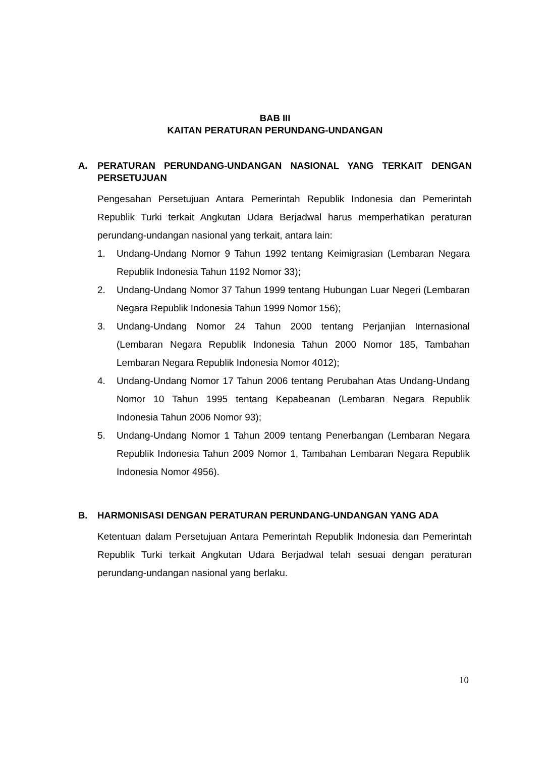BAB III
KAITAN PERATURAN PERUNDANG-UNDANGAN
A. PERATURAN PERUNDANG-UNDANGAN NASIONAL YANG TERKAIT DENGAN PERSETUJUAN
Pengesahan Persetujuan Antara Pemerintah Republik Indonesia dan Pemerintah Republik Turki terkait Angkutan Udara Berjadwal harus memperhatikan peraturan perundang-undangan nasional yang terkait, antara lain:
1. Undang-Undang Nomor 9 Tahun 1992 tentang Keimigrasian (Lembaran Negara Republik Indonesia Tahun 1192 Nomor 33);
2. Undang-Undang Nomor 37 Tahun 1999 tentang Hubungan Luar Negeri (Lembaran Negara Republik Indonesia Tahun 1999 Nomor 156);
3. Undang-Undang Nomor 24 Tahun 2000 tentang Perjanjian Internasional (Lembaran Negara Republik Indonesia Tahun 2000 Nomor 185, Tambahan Lembaran Negara Republik Indonesia Nomor 4012);
4. Undang-Undang Nomor 17 Tahun 2006 tentang Perubahan Atas Undang-Undang Nomor 10 Tahun 1995 tentang Kepabeanan (Lembaran Negara Republik Indonesia Tahun 2006 Nomor 93);
5. Undang-Undang Nomor 1 Tahun 2009 tentang Penerbangan (Lembaran Negara Republik Indonesia Tahun 2009 Nomor 1, Tambahan Lembaran Negara Republik Indonesia Nomor 4956).
B. HARMONISASI DENGAN PERATURAN PERUNDANG-UNDANGAN YANG ADA
Ketentuan dalam Persetujuan Antara Pemerintah Republik Indonesia dan Pemerintah Republik Turki terkait Angkutan Udara Berjadwal telah sesuai dengan peraturan perundang-undangan nasional yang berlaku.
10